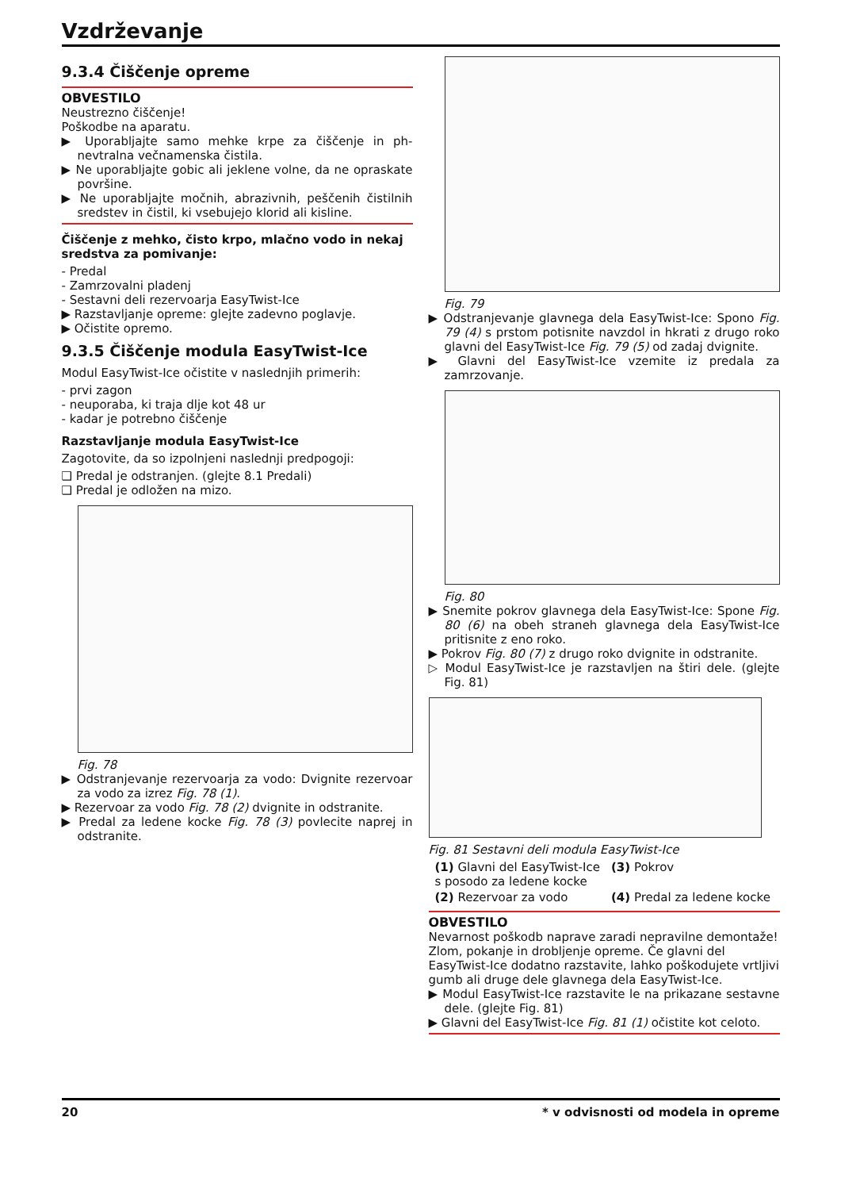Vzdrževanje
9.3.4 Čiščenje opreme
OBVESTILO
Neustrezno čiščenje!
Poškodbe na aparatu.
▶ Uporabljajte samo mehke krpe za čiščenje in ph-nevtralna večnamenska čistila.
▶ Ne uporabljajte gobic ali jeklene volne, da ne opraskate površine.
▶ Ne uporabljajte močnih, abrazivnih, peščenih čistilnih sredstev in čistil, ki vsebujejo klorid ali kisline.
Čiščenje z mehko, čisto krpo, mlačno vodo in nekaj sredstva za pomivanje:
- Predal
- Zamrzovalni pladenj
- Sestavni deli rezervoarja EasyTwist-Ice
▶ Razstavljanje opreme: glejte zadevno poglavje.
▶ Očistite opremo.
9.3.5 Čiščenje modula EasyTwist-Ice
Modul EasyTwist-Ice očistite v naslednjih primerih:
- prvi zagon
- neuporaba, ki traja dlje kot 48 ur
- kadar je potrebno čiščenje
Razstavljanje modula EasyTwist-Ice
Zagotovite, da so izpolnjeni naslednji predpogoji:
❑ Predal je odstranjen. (glejte 8.1 Predali)
❑ Predal je odložen na mizo.
Fig. 78
▶ Odstranjevanje rezervoarja za vodo: Dvignite rezervoar za vodo za izrez Fig. 78 (1).
▶ Rezervoar za vodo Fig. 78 (2) dvignite in odstranite.
▶ Predal za ledene kocke Fig. 78 (3) povlecite naprej in odstranite.
Fig. 79
▶ Odstranjevanje glavnega dela EasyTwist-Ice: Spono Fig. 79 (4) s prstom potisnite navzdol in hkrati z drugo roko glavni del EasyTwist-Ice Fig. 79 (5) od zadaj dvignite.
▶ Glavni del EasyTwist-Ice vzemite iz predala za zamrzovanje.
Fig. 80
▶ Snemite pokrov glavnega dela EasyTwist-Ice: Spone Fig. 80 (6) na obeh straneh glavnega dela EasyTwist-Ice pritisnite z eno roko.
▶ Pokrov Fig. 80 (7) z drugo roko dvignite in odstranite.
▷ Modul EasyTwist-Ice je razstavljen na štiri dele. (glejte Fig. 81)
Fig. 81 Sestavni deli modula EasyTwist-Ice
(1) Glavni del EasyTwist-Ice s posodo za ledene kocke
(3) Pokrov
(2) Rezervoar za vodo
(4) Predal za ledene kocke
OBVESTILO
Nevarnost poškodb naprave zaradi nepravilne demontaže!
Zlom, pokanje in drobljenje opreme. Če glavni del EasyTwist-Ice dodatno razstavite, lahko poškodujete vrtljivi gumb ali druge dele glavnega dela EasyTwist-Ice.
▶ Modul EasyTwist-Ice razstavite le na prikazane sestavne dele. (glejte Fig. 81)
▶ Glavni del EasyTwist-Ice Fig. 81 (1) očistite kot celoto.
20 * v odvisnosti od modela in opreme